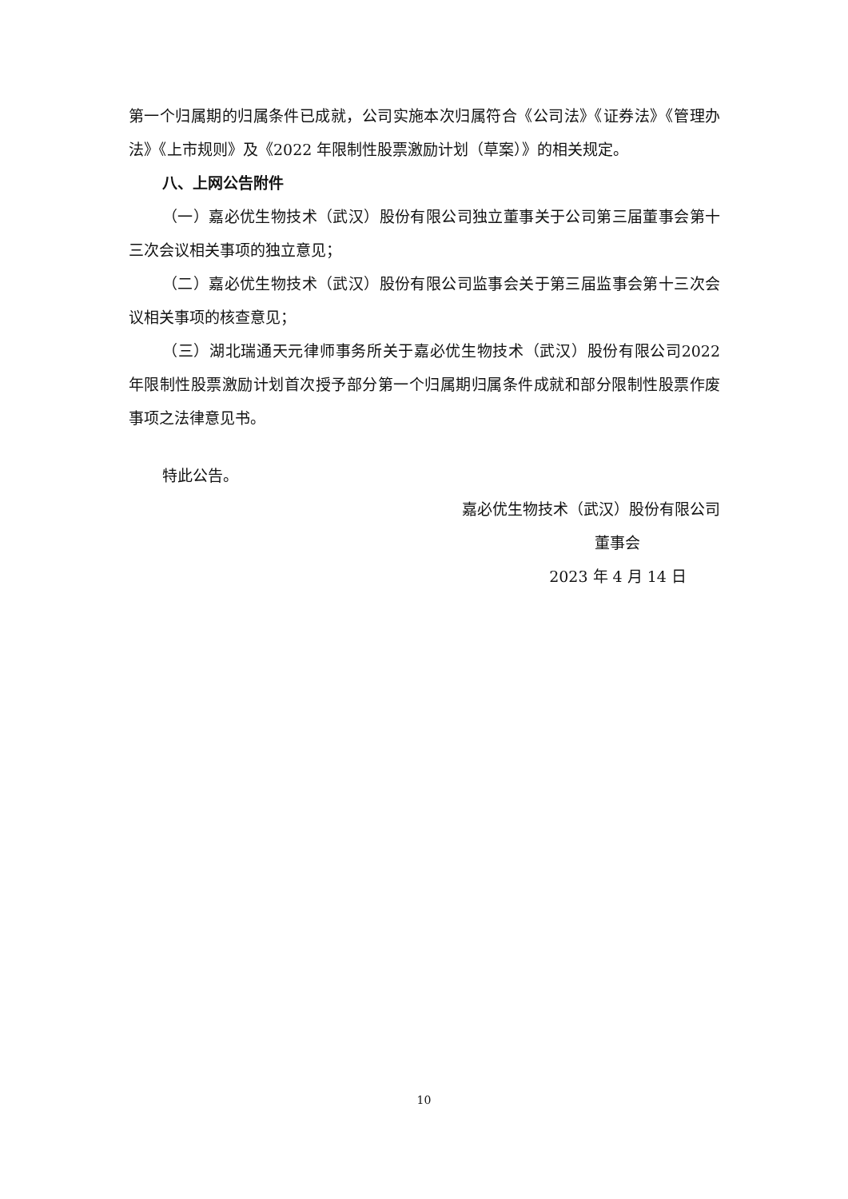第一个归属期的归属条件已成就，公司实施本次归属符合《公司法》《证券法》《管理办法》《上市规则》及《2022 年限制性股票激励计划（草案）》的相关规定。
八、上网公告附件
（一）嘉必优生物技术（武汉）股份有限公司独立董事关于公司第三届董事会第十三次会议相关事项的独立意见；
（二）嘉必优生物技术（武汉）股份有限公司监事会关于第三届监事会第十三次会议相关事项的核查意见；
（三）湖北瑞通天元律师事务所关于嘉必优生物技术（武汉）股份有限公司2022 年限制性股票激励计划首次授予部分第一个归属期归属条件成就和部分限制性股票作废事项之法律意见书。
特此公告。
嘉必优生物技术（武汉）股份有限公司
董事会
2023 年 4 月 14 日
10